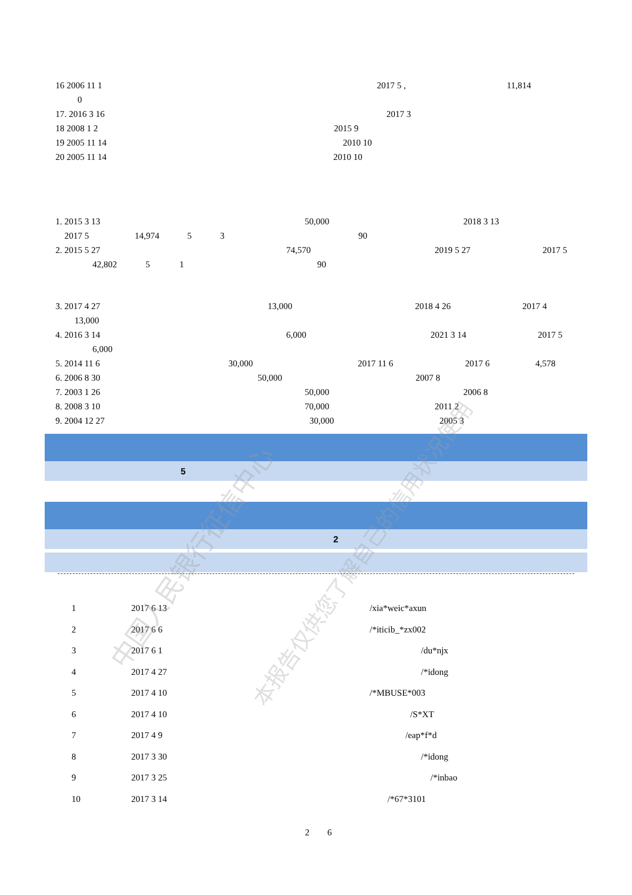16 2006 11 1 2017 5 , 11,814
0
17. 2016 3 16 2017 3
18 2008 1 2 2015 9
19 2005 11 14 2010 10
20 2005 11 14 2010 10
1. 2015 3 13 50,000 2018 3 13
2017 5 14,974 5 3 90
2. 2015 5 27 74,570 2019 5 27 2017 5
42,802 5 1 90
3. 2017 4 27 13,000 2018 4 26 2017 4
13,000
4. 2016 3 14 6,000 2021 3 14 2017 5
6,000
5. 2014 11 6 30,000 2017 11 6 2017 6 4,578
6. 2006 8 30 50,000 2007 8
7. 2003 1 26 50,000 2006 8
8. 2008 3 10 70,000 2011 2
9. 2004 12 27 30,000 2005 3
5
2
| 1 | 2017 6 13 | /xia*weic*axun |
| 2 | 2017 6 6 | /*iticib_*zx002 |
| 3 | 2017 6 1 | /du*njx |
| 4 | 2017 4 27 | /*idong |
| 5 | 2017 4 10 | /*MBUSE*003 |
| 6 | 2017 4 10 | /S*XT |
| 7 | 2017 4 9 | /eap*f*d |
| 8 | 2017 3 30 | /*idong |
| 9 | 2017 3 25 | /*inbao |
| 10 | 2017 3 14 | /*67*3101 |
2 6
中国人民银行征信中心 本报告仅供您了解自己的信用状况使用